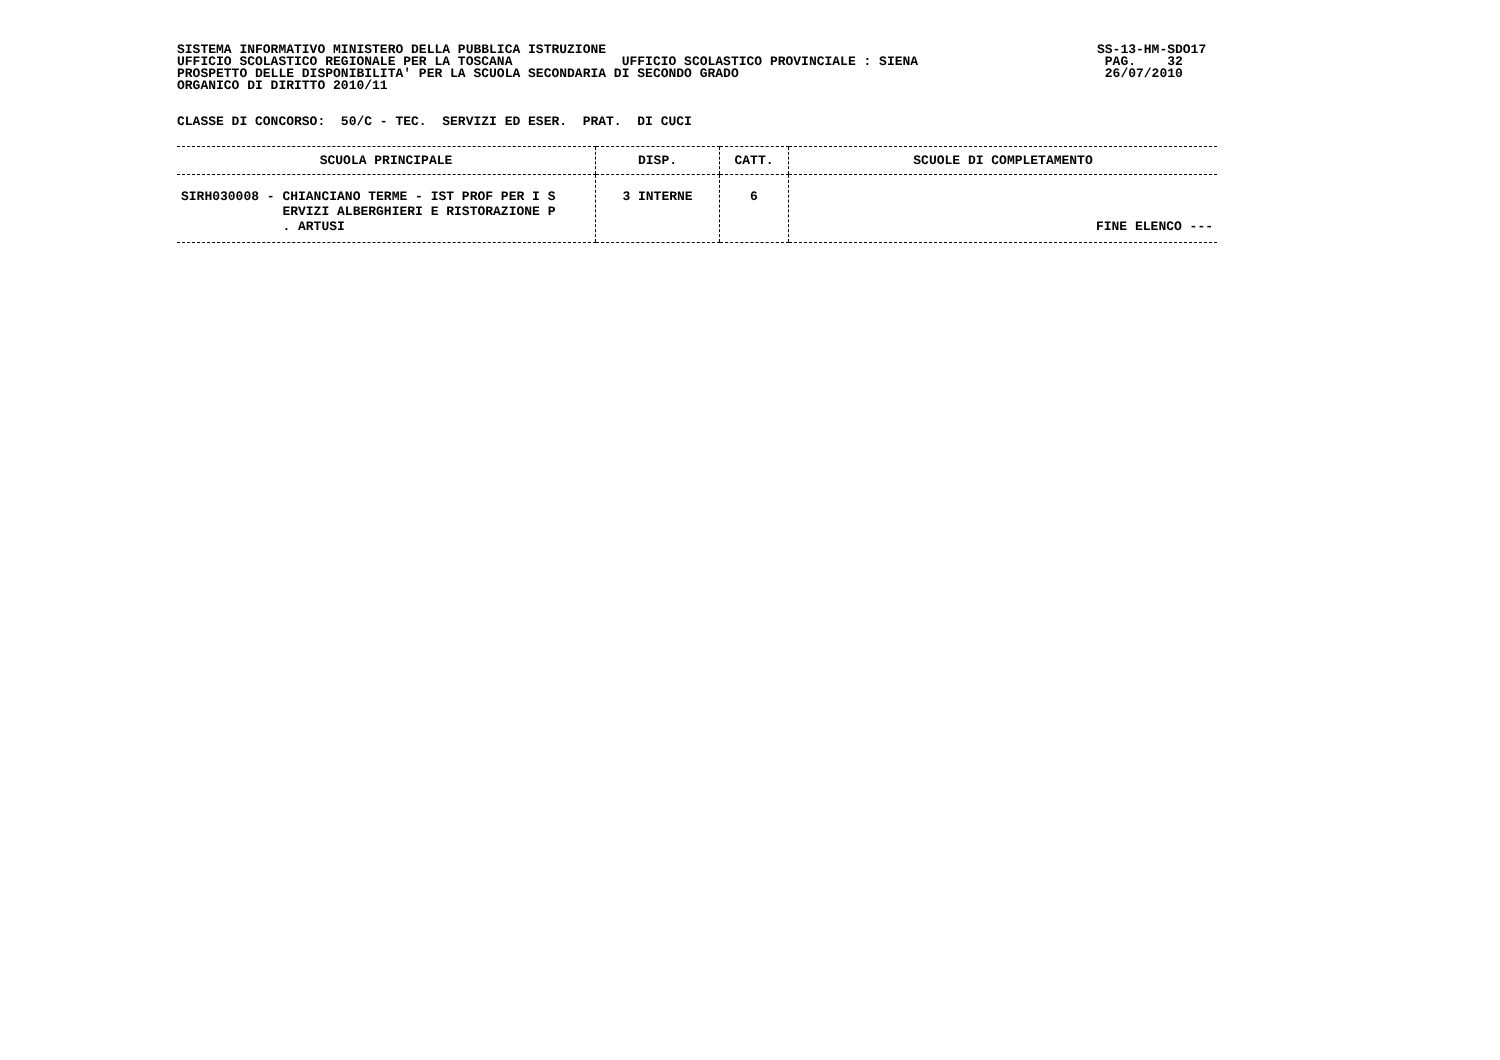SISTEMA INFORMATIVO MINISTERO DELLA PUBBLICA ISTRUZIONE
UFFICIO SCOLASTICO REGIONALE PER LA TOSCANA              UFFICIO SCOLASTICO PROVINCIALE : SIENA
PROSPETTO DELLE DISPONIBILITA' PER LA SCUOLA SECONDARIA DI SECONDO GRADO
ORGANICO DI DIRITTO 2010/11
SS-13-HM-SDO17
 PAG.    32
 26/07/2010
CLASSE DI CONCORSO:  50/C - TEC.  SERVIZI ED ESER.  PRAT.  DI CUCI
| SCUOLA PRINCIPALE | DISP. | CATT. | SCUOLE DI COMPLETAMENTO |
| --- | --- | --- | --- |
| SIRH030008 - CHIANCIANO TERME - IST PROF PER I S ERVIZI ALBERGHIERI E RISTORAZIONE P . ARTUSI | 3 INTERNE | 6 | FINE ELENCO --- |